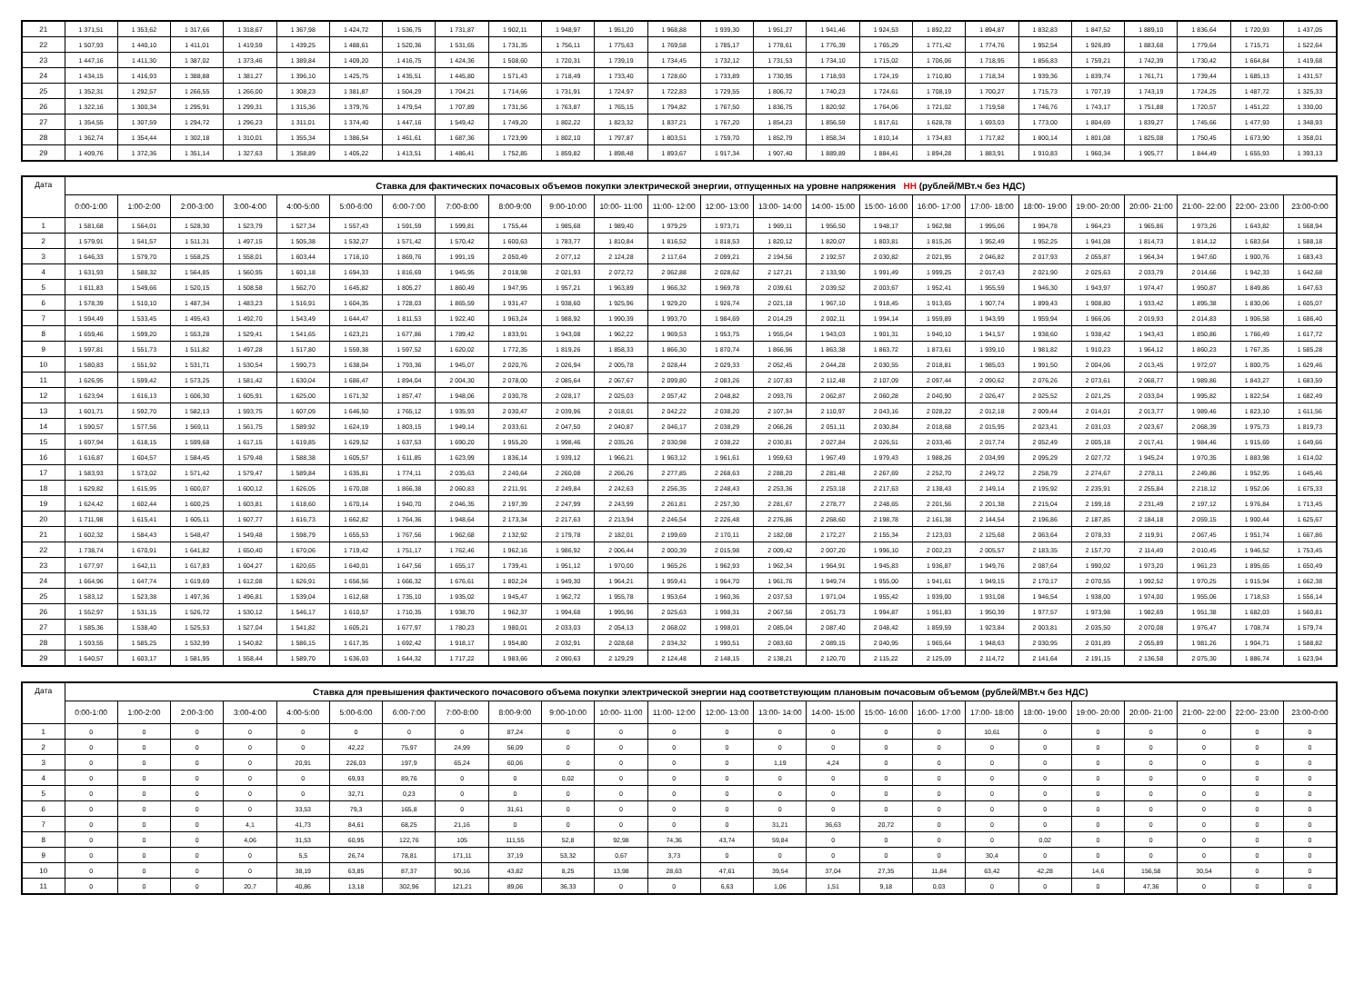| 21 | 1 371,51 | 1 353,62 | 1 317,66 | 1 318,67 | 1 367,98 | 1 424,72 | 1 536,75 | 1 731,87 | 1 902,11 | 1 948,97 | 1 951,20 | 1 968,88 | 1 939,30 | 1 951,27 | 1 941,46 | 1 924,53 | 1 892,22 | 1 894,87 | 1 832,83 | 1 847,52 | 1 889,10 | 1 836,64 | 1 720,93 | 1 437,05 |
| 22 | 1 507,93 | 1 440,10 | 1 411,01 | 1 419,59 | 1 439,25 | 1 488,61 | 1 520,36 | 1 531,65 | 1 731,35 | 1 756,11 | 1 775,63 | 1 769,58 | 1 785,17 | 1 778,61 | 1 776,39 | 1 765,29 | 1 771,42 | 1 774,76 | 1 952,54 | 1 926,89 | 1 883,68 | 1 779,64 | 1 715,71 | 1 522,64 |
| 23 | 1 447,16 | 1 411,30 | 1 387,02 | 1 373,46 | 1 389,84 | 1 409,20 | 1 416,75 | 1 424,36 | 1 508,60 | 1 720,31 | 1 739,19 | 1 734,45 | 1 732,12 | 1 731,53 | 1 734,10 | 1 715,02 | 1 706,06 | 1 718,95 | 1 856,83 | 1 759,21 | 1 742,39 | 1 730,42 | 1 664,84 | 1 419,68 |
| 24 | 1 434,15 | 1 416,93 | 1 388,88 | 1 381,27 | 1 396,10 | 1 425,75 | 1 435,51 | 1 445,80 | 1 571,43 | 1 718,49 | 1 733,40 | 1 728,60 | 1 733,89 | 1 730,95 | 1 718,93 | 1 724,19 | 1 710,80 | 1 718,34 | 1 939,36 | 1 839,74 | 1 761,71 | 1 739,44 | 1 685,13 | 1 431,57 |
| 25 | 1 352,31 | 1 292,57 | 1 266,55 | 1 266,00 | 1 308,23 | 1 381,87 | 1 504,29 | 1 704,21 | 1 714,66 | 1 731,91 | 1 724,97 | 1 722,83 | 1 729,55 | 1 806,72 | 1 740,23 | 1 724,61 | 1 708,19 | 1 700,27 | 1 715,73 | 1 707,19 | 1 743,19 | 1 724,25 | 1 487,72 | 1 325,33 |
| 26 | 1 322,16 | 1 300,34 | 1 295,91 | 1 299,31 | 1 315,36 | 1 379,76 | 1 479,54 | 1 707,89 | 1 731,56 | 1 763,87 | 1 765,15 | 1 794,82 | 1 767,50 | 1 836,75 | 1 820,92 | 1 764,06 | 1 721,02 | 1 719,58 | 1 746,76 | 1 743,17 | 1 751,88 | 1 720,57 | 1 451,22 | 1 330,00 |
| 27 | 1 354,55 | 1 307,59 | 1 294,72 | 1 296,23 | 1 311,01 | 1 374,40 | 1 447,16 | 1 549,42 | 1 749,20 | 1 802,22 | 1 823,32 | 1 837,21 | 1 767,20 | 1 854,23 | 1 856,59 | 1 817,61 | 1 628,78 | 1 693,03 | 1 773,00 | 1 804,69 | 1 839,27 | 1 745,66 | 1 477,93 | 1 348,93 |
| 28 | 1 362,74 | 1 354,44 | 1 302,18 | 1 310,01 | 1 355,34 | 1 386,54 | 1 461,61 | 1 687,36 | 1 723,99 | 1 802,10 | 1 797,87 | 1 803,51 | 1 759,70 | 1 852,79 | 1 858,34 | 1 810,14 | 1 734,83 | 1 717,82 | 1 800,14 | 1 801,08 | 1 825,08 | 1 750,45 | 1 673,90 | 1 358,01 |
| 29 | 1 409,76 | 1 372,36 | 1 351,14 | 1 327,63 | 1 358,89 | 1 405,22 | 1 413,51 | 1 486,41 | 1 752,85 | 1 859,82 | 1 898,48 | 1 893,67 | 1 917,34 | 1 907,40 | 1 889,89 | 1 884,41 | 1 894,28 | 1 883,91 | 1 910,83 | 1 960,34 | 1 905,77 | 1 844,49 | 1 655,93 | 1 393,13 |
| Дата | Ставка для фактических почасовых объемов покупки электрической энергии, отпущенных на уровне напряжения НН (рублей/МВт.ч без НДС) | | | | | | | | | | | | | | | | | | | | | | | |
| --- | --- | --- | --- | --- | --- | --- | --- | --- | --- | --- | --- | --- | --- | --- | --- | --- | --- | --- | --- | --- | --- | --- | --- | --- |
| | 0:00-1:00 | 1:00-2:00 | 2:00-3:00 | 3:00-4:00 | 4:00-5:00 | 5:00-6:00 | 6:00-7:00 | 7:00-8:00 | 8:00-9:00 | 9:00-10:00 | 10:00- 11:00 | 11:00- 12:00 | 12:00- 13:00 | 13:00- 14:00 | 14:00- 15:00 | 15:00- 16:00 | 16:00- 17:00 | 17:00- 18:00 | 18:00- 19:00 | 19:00- 20:00 | 20:00- 21:00 | 21:00- 22:00 | 22:00- 23:00 | 23:00-0:00 |
| 1 | 1 581,68 | 1 564,01 | 1 528,30 | 1 523,79 | 1 527,34 | 1 557,43 | 1 591,59 | 1 599,81 | 1 755,44 | 1 985,68 | 1 989,40 | 1 979,29 | 1 973,71 | 1 969,11 | 1 956,50 | 1 948,17 | 1 962,98 | 1 995,06 | 1 994,78 | 1 964,23 | 1 965,86 | 1 973,26 | 1 643,82 | 1 568,94 |
| 2 | 1 579,91 | 1 541,57 | 1 511,31 | 1 497,15 | 1 505,38 | 1 532,27 | 1 571,42 | 1 570,42 | 1 600,63 | 1 783,77 | 1 810,84 | 1 816,52 | 1 818,53 | 1 820,12 | 1 820,07 | 1 803,81 | 1 815,26 | 1 952,49 | 1 952,25 | 1 941,08 | 1 814,73 | 1 814,12 | 1 683,64 | 1 588,18 |
| 3 | 1 646,33 | 1 579,70 | 1 558,25 | 1 558,01 | 1 603,44 | 1 716,10 | 1 869,76 | 1 991,19 | 2 050,49 | 2 077,12 | 2 124,28 | 2 117,64 | 2 099,21 | 2 194,56 | 2 192,57 | 2 030,82 | 2 021,95 | 2 046,82 | 2 017,93 | 2 055,87 | 1 964,34 | 1 947,60 | 1 900,76 | 1 683,43 |
| 4 | 1 631,93 | 1 588,32 | 1 564,85 | 1 560,95 | 1 601,18 | 1 694,33 | 1 816,69 | 1 945,95 | 2 018,98 | 2 021,93 | 2 072,72 | 2 062,88 | 2 028,62 | 2 127,21 | 2 133,90 | 1 991,49 | 1 999,25 | 2 017,43 | 2 021,90 | 2 025,63 | 2 033,79 | 2 014,66 | 1 942,33 | 1 642,68 |
| 5 | 1 611,83 | 1 549,66 | 1 520,15 | 1 508,58 | 1 562,70 | 1 645,82 | 1 805,27 | 1 860,49 | 1 947,95 | 1 957,21 | 1 963,89 | 1 966,32 | 1 969,78 | 2 039,61 | 2 039,52 | 2 003,67 | 1 952,41 | 1 955,59 | 1 946,30 | 1 943,97 | 1 974,47 | 1 950,87 | 1 849,86 | 1 647,63 |
| 6 | 1 578,39 | 1 510,10 | 1 487,34 | 1 483,23 | 1 516,91 | 1 604,35 | 1 728,03 | 1 865,59 | 1 931,47 | 1 938,60 | 1 925,96 | 1 929,20 | 1 926,74 | 2 021,18 | 1 967,10 | 1 918,45 | 1 913,65 | 1 907,74 | 1 899,43 | 1 908,80 | 1 933,42 | 1 895,38 | 1 830,06 | 1 605,07 |
| 7 | 1 594,49 | 1 533,45 | 1 495,43 | 1 492,70 | 1 543,49 | 1 644,47 | 1 811,53 | 1 922,40 | 1 963,24 | 1 988,92 | 1 990,39 | 1 993,70 | 1 984,69 | 2 014,29 | 2 002,11 | 1 994,14 | 1 959,89 | 1 943,99 | 1 959,94 | 1 966,06 | 2 019,93 | 2 014,83 | 1 906,58 | 1 686,40 |
| 8 | 1 659,46 | 1 599,20 | 1 553,28 | 1 529,41 | 1 541,65 | 1 623,21 | 1 677,86 | 1 789,42 | 1 833,91 | 1 943,08 | 1 962,22 | 1 969,53 | 1 953,75 | 1 955,04 | 1 943,03 | 1 901,31 | 1 940,10 | 1 941,57 | 1 938,60 | 1 938,42 | 1 943,43 | 1 850,86 | 1 766,49 | 1 617,72 |
| 9 | 1 597,81 | 1 551,73 | 1 511,82 | 1 497,28 | 1 517,80 | 1 559,38 | 1 597,52 | 1 620,02 | 1 772,35 | 1 819,26 | 1 858,33 | 1 866,30 | 1 870,74 | 1 866,96 | 1 863,38 | 1 863,72 | 1 873,61 | 1 939,10 | 1 981,82 | 1 910,23 | 1 964,12 | 1 860,23 | 1 767,35 | 1 585,28 |
| 10 | 1 580,83 | 1 551,92 | 1 531,71 | 1 530,54 | 1 590,73 | 1 638,04 | 1 793,36 | 1 945,07 | 2 020,76 | 2 026,94 | 2 005,78 | 2 028,44 | 2 029,33 | 2 052,45 | 2 044,28 | 2 030,55 | 2 018,81 | 1 985,03 | 1 991,50 | 2 004,06 | 2 013,45 | 1 972,07 | 1 800,75 | 1 629,46 |
| 11 | 1 626,95 | 1 599,42 | 1 573,25 | 1 581,42 | 1 630,04 | 1 686,47 | 1 894,04 | 2 004,30 | 2 078,00 | 2 085,64 | 2 067,67 | 2 099,80 | 2 083,26 | 2 107,83 | 2 112,48 | 2 107,09 | 2 097,44 | 2 090,62 | 2 076,26 | 2 073,61 | 2 068,77 | 1 989,86 | 1 843,27 | 1 683,59 |
| 12 | 1 623,94 | 1 616,13 | 1 606,30 | 1 605,91 | 1 625,00 | 1 671,32 | 1 857,47 | 1 948,06 | 2 030,78 | 2 028,17 | 2 025,03 | 2 057,42 | 2 048,82 | 2 093,76 | 2 062,87 | 2 060,28 | 2 040,90 | 2 026,47 | 2 025,52 | 2 021,25 | 2 033,04 | 1 995,82 | 1 822,54 | 1 682,49 |
| 13 | 1 601,71 | 1 592,70 | 1 582,13 | 1 593,75 | 1 607,09 | 1 646,50 | 1 765,12 | 1 935,93 | 2 030,47 | 2 039,96 | 2 018,01 | 2 042,22 | 2 038,20 | 2 107,34 | 2 110,97 | 2 043,16 | 2 028,22 | 2 012,18 | 2 009,44 | 2 014,01 | 2 013,77 | 1 989,46 | 1 823,10 | 1 611,56 |
| 14 | 1 590,57 | 1 577,56 | 1 569,11 | 1 561,75 | 1 589,92 | 1 624,19 | 1 803,15 | 1 949,14 | 2 033,61 | 2 047,50 | 2 040,87 | 2 046,17 | 2 038,29 | 2 066,26 | 2 051,11 | 2 030,84 | 2 018,68 | 2 015,95 | 2 023,41 | 2 031,03 | 2 023,67 | 2 068,39 | 1 975,73 | 1 819,73 |
| 15 | 1 697,94 | 1 618,15 | 1 599,68 | 1 617,15 | 1 619,85 | 1 629,52 | 1 637,53 | 1 690,20 | 1 955,20 | 1 998,46 | 2 035,26 | 2 030,98 | 2 038,22 | 2 030,81 | 2 027,84 | 2 026,51 | 2 033,46 | 2 017,74 | 2 052,49 | 2 005,18 | 2 017,41 | 1 984,46 | 1 915,69 | 1 649,66 |
| 16 | 1 616,87 | 1 604,57 | 1 584,45 | 1 579,48 | 1 588,38 | 1 605,57 | 1 611,85 | 1 623,99 | 1 836,14 | 1 939,12 | 1 966,21 | 1 963,12 | 1 961,61 | 1 959,63 | 1 967,49 | 1 979,43 | 1 988,26 | 2 034,99 | 2 095,29 | 2 027,72 | 1 945,24 | 1 970,35 | 1 883,98 | 1 614,02 |
| 17 | 1 583,93 | 1 573,02 | 1 571,42 | 1 579,47 | 1 589,84 | 1 635,81 | 1 774,11 | 2 035,63 | 2 240,64 | 2 260,08 | 2 266,26 | 2 277,85 | 2 268,63 | 2 288,20 | 2 281,48 | 2 267,69 | 2 252,70 | 2 249,72 | 2 258,79 | 2 274,67 | 2 278,11 | 2 249,86 | 1 952,95 | 1 645,46 |
| 18 | 1 629,82 | 1 615,95 | 1 600,07 | 1 600,12 | 1 626,05 | 1 670,08 | 1 866,38 | 2 060,83 | 2 211,91 | 2 249,84 | 2 242,63 | 2 256,35 | 2 248,43 | 2 253,36 | 2 253,18 | 2 217,63 | 2 138,43 | 2 149,14 | 2 195,92 | 2 235,91 | 2 255,84 | 2 218,12 | 1 952,06 | 1 675,33 |
| 19 | 1 624,42 | 1 602,44 | 1 600,25 | 1 603,81 | 1 618,60 | 1 670,14 | 1 940,70 | 2 046,35 | 2 197,39 | 2 247,99 | 2 243,99 | 2 261,81 | 2 257,30 | 2 281,67 | 2 278,77 | 2 248,65 | 2 201,56 | 2 201,38 | 2 215,04 | 2 199,18 | 2 231,49 | 2 197,12 | 1 976,84 | 1 713,45 |
| 20 | 1 711,98 | 1 615,41 | 1 605,11 | 1 607,77 | 1 616,73 | 1 662,82 | 1 764,36 | 1 948,64 | 2 173,34 | 2 217,63 | 2 213,94 | 2 246,54 | 2 226,48 | 2 276,86 | 2 268,60 | 2 198,78 | 2 161,38 | 2 144,54 | 2 196,86 | 2 187,85 | 2 184,18 | 2 059,15 | 1 900,44 | 1 625,67 |
| 21 | 1 602,32 | 1 584,43 | 1 548,47 | 1 549,48 | 1 598,79 | 1 655,53 | 1 767,56 | 1 962,68 | 2 132,92 | 2 179,78 | 2 182,01 | 2 199,69 | 2 170,11 | 2 182,08 | 2 172,27 | 2 155,34 | 2 123,03 | 2 125,68 | 2 063,64 | 2 078,33 | 2 119,91 | 2 067,45 | 1 951,74 | 1 667,86 |
| 22 | 1 738,74 | 1 670,91 | 1 641,82 | 1 650,40 | 1 670,06 | 1 719,42 | 1 751,17 | 1 762,46 | 1 962,16 | 1 986,92 | 2 006,44 | 2 000,39 | 2 015,98 | 2 009,42 | 2 007,20 | 1 996,10 | 2 002,23 | 2 005,57 | 2 183,35 | 2 157,70 | 2 114,49 | 2 010,45 | 1 946,52 | 1 753,45 |
| 23 | 1 677,97 | 1 642,11 | 1 617,83 | 1 604,27 | 1 620,65 | 1 640,01 | 1 647,56 | 1 655,17 | 1 739,41 | 1 951,12 | 1 970,00 | 1 965,26 | 1 962,93 | 1 962,34 | 1 964,91 | 1 945,83 | 1 936,87 | 1 949,76 | 2 087,64 | 1 990,02 | 1 973,20 | 1 961,23 | 1 895,65 | 1 650,49 |
| 24 | 1 664,96 | 1 647,74 | 1 619,69 | 1 612,08 | 1 626,91 | 1 656,56 | 1 666,32 | 1 676,61 | 1 802,24 | 1 949,30 | 1 964,21 | 1 959,41 | 1 964,70 | 1 961,76 | 1 949,74 | 1 955,00 | 1 941,61 | 1 949,15 | 2 170,17 | 2 070,55 | 1 992,52 | 1 970,25 | 1 915,94 | 1 662,38 |
| 25 | 1 583,12 | 1 523,38 | 1 497,36 | 1 496,81 | 1 539,04 | 1 612,68 | 1 735,10 | 1 935,02 | 1 945,47 | 1 962,72 | 1 955,78 | 1 953,64 | 1 960,36 | 2 037,53 | 1 971,04 | 1 955,42 | 1 939,00 | 1 931,08 | 1 946,54 | 1 938,00 | 1 974,00 | 1 955,06 | 1 718,53 | 1 556,14 |
| 26 | 1 552,97 | 1 531,15 | 1 526,72 | 1 530,12 | 1 546,17 | 1 610,57 | 1 710,35 | 1 938,70 | 1 962,37 | 1 994,68 | 1 995,96 | 2 025,63 | 1 998,31 | 2 067,56 | 2 051,73 | 1 994,87 | 1 951,83 | 1 950,39 | 1 977,57 | 1 973,98 | 1 982,69 | 1 951,38 | 1 682,03 | 1 560,81 |
| 27 | 1 585,36 | 1 538,40 | 1 525,53 | 1 527,04 | 1 541,82 | 1 605,21 | 1 677,97 | 1 780,23 | 1 980,01 | 2 033,03 | 2 054,13 | 2 068,02 | 1 998,01 | 2 085,04 | 2 087,40 | 2 048,42 | 1 859,59 | 1 923,84 | 2 003,81 | 2 035,50 | 2 070,08 | 1 976,47 | 1 708,74 | 1 579,74 |
| 28 | 1 593,55 | 1 585,25 | 1 532,99 | 1 540,82 | 1 586,15 | 1 617,35 | 1 692,42 | 1 918,17 | 1 954,80 | 2 032,91 | 2 028,68 | 2 034,32 | 1 990,51 | 2 083,60 | 2 089,15 | 2 040,95 | 1 965,64 | 1 948,63 | 2 030,95 | 2 031,89 | 2 055,89 | 1 981,26 | 1 904,71 | 1 588,82 |
| 29 | 1 640,57 | 1 603,17 | 1 581,95 | 1 558,44 | 1 589,70 | 1 636,03 | 1 644,32 | 1 717,22 | 1 983,66 | 2 090,63 | 2 129,29 | 2 124,48 | 2 148,15 | 2 138,21 | 2 120,70 | 2 115,22 | 2 125,09 | 2 114,72 | 2 141,64 | 2 191,15 | 2 136,58 | 2 075,30 | 1 886,74 | 1 623,94 |
| Дата | Ставка для превышения фактического почасового объема покупки электрической энергии над соответствующим плановым почасовым объемом (рублей/МВт.ч без НДС) | | | | | | | | | | | | | | | | | | | | | | | |
| --- | --- | --- | --- | --- | --- | --- | --- | --- | --- | --- | --- | --- | --- | --- | --- | --- | --- | --- | --- | --- | --- | --- | --- | --- |
| | 0:00-1:00 | 1:00-2:00 | 2:00-3:00 | 3:00-4:00 | 4:00-5:00 | 5:00-6:00 | 6:00-7:00 | 7:00-8:00 | 8:00-9:00 | 9:00-10:00 | 10:00- 11:00 | 11:00- 12:00 | 12:00- 13:00 | 13:00- 14:00 | 14:00- 15:00 | 15:00- 16:00 | 16:00- 17:00 | 17:00- 18:00 | 18:00- 19:00 | 19:00- 20:00 | 20:00- 21:00 | 21:00- 22:00 | 22:00- 23:00 | 23:00-0:00 |
| 1 | 0 | 0 | 0 | 0 | 0 | 0 | 0 | 0 | 87,24 | 0 | 0 | 0 | 0 | 0 | 0 | 0 | 0 | 10,61 | 0 | 0 | 0 | 0 | 0 | 0 |
| 2 | 0 | 0 | 0 | 0 | 0 | 42,22 | 75,97 | 24,99 | 56,09 | 0 | 0 | 0 | 0 | 0 | 0 | 0 | 0 | 0 | 0 | 0 | 0 | 0 | 0 | 0 |
| 3 | 0 | 0 | 0 | 0 | 20,91 | 226,03 | 197,9 | 65,24 | 60,06 | 0 | 0 | 0 | 0 | 1,19 | 4,24 | 0 | 0 | 0 | 0 | 0 | 0 | 0 | 0 | 0 |
| 4 | 0 | 0 | 0 | 0 | 0 | 69,93 | 89,76 | 0 | 0 | 0,02 | 0 | 0 | 0 | 0 | 0 | 0 | 0 | 0 | 0 | 0 | 0 | 0 | 0 | 0 |
| 5 | 0 | 0 | 0 | 0 | 0 | 32,71 | 0,23 | 0 | 0 | 0 | 0 | 0 | 0 | 0 | 0 | 0 | 0 | 0 | 0 | 0 | 0 | 0 | 0 | 0 |
| 6 | 0 | 0 | 0 | 0 | 33,53 | 79,3 | 165,8 | 0 | 31,61 | 0 | 0 | 0 | 0 | 0 | 0 | 0 | 0 | 0 | 0 | 0 | 0 | 0 | 0 | 0 |
| 7 | 0 | 0 | 0 | 4,1 | 41,73 | 84,61 | 68,25 | 21,16 | 0 | 0 | 0 | 0 | 0 | 31,21 | 36,63 | 20,72 | 0 | 0 | 0 | 0 | 0 | 0 | 0 | 0 |
| 8 | 0 | 0 | 0 | 4,06 | 31,53 | 60,95 | 122,76 | 105 | 111,55 | 52,8 | 92,98 | 74,36 | 43,74 | 59,84 | 0 | 0 | 0 | 0 | 0,02 | 0 | 0 | 0 | 0 | 0 |
| 9 | 0 | 0 | 0 | 0 | 5,5 | 26,74 | 78,81 | 171,11 | 37,19 | 53,32 | 0,67 | 3,73 | 0 | 0 | 0 | 0 | 0 | 30,4 | 0 | 0 | 0 | 0 | 0 | 0 |
| 10 | 0 | 0 | 0 | 0 | 38,19 | 63,85 | 87,37 | 90,16 | 43,82 | 8,25 | 13,98 | 28,63 | 47,61 | 39,54 | 37,04 | 27,35 | 11,84 | 63,42 | 42,28 | 14,6 | 156,58 | 30,54 | 0 | 0 |
| 11 | 0 | 0 | 0 | 20,7 | 40,86 | 13,18 | 302,96 | 121,21 | 89,06 | 36,33 | 0 | 0 | 6,63 | 1,06 | 1,51 | 9,18 | 0,03 | 0 | 0 | 0 | 47,36 | 0 | 0 | 0 |